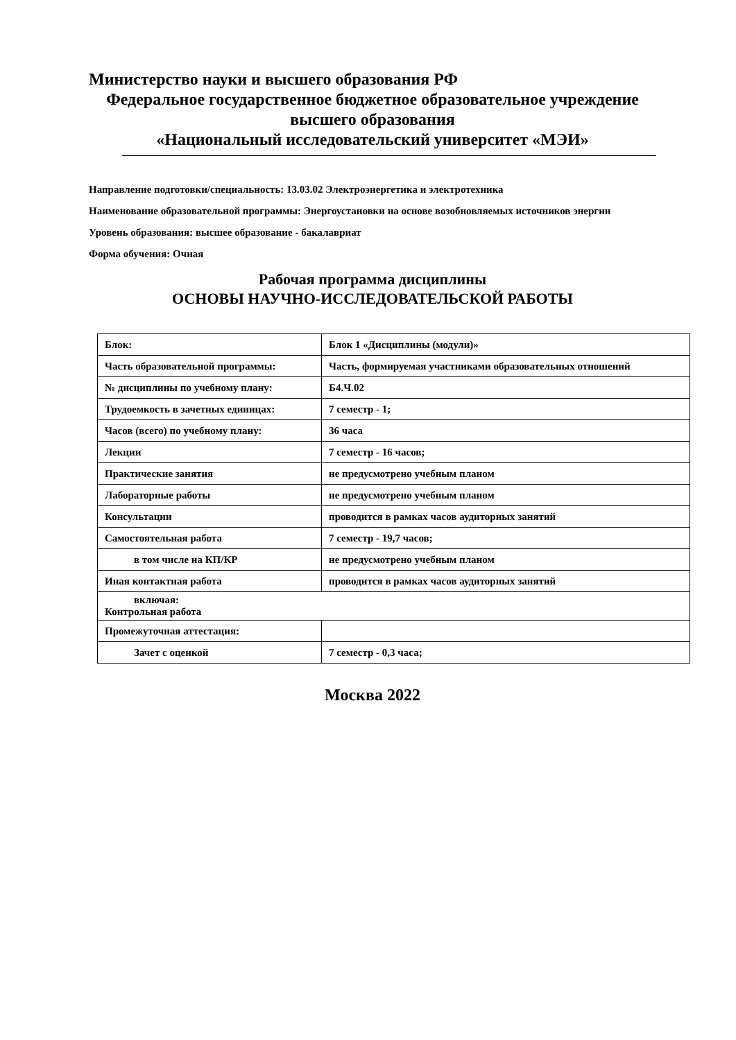Министерство науки и высшего образования РФ
Федеральное государственное бюджетное образовательное учреждение
высшего образования
«Национальный исследовательский университет «МЭИ»
Направление подготовки/специальность: 13.03.02 Электроэнергетика и электротехника
Наименование образовательной программы: Энергоустановки на основе возобновляемых источников энергии
Уровень образования: высшее образование - бакалавриат
Форма обучения: Очная
Рабочая программа дисциплины
ОСНОВЫ НАУЧНО-ИССЛЕДОВАТЕЛЬСКОЙ РАБОТЫ
| Блок: | Блок 1 «Дисциплины (модули)» |
| Часть образовательной программы: | Часть, формируемая участниками образовательных отношений |
| № дисциплины по учебному плану: | Б4.Ч.02 |
| Трудоемкость в зачетных единицах: | 7 семестр - 1; |
| Часов (всего) по учебному плану: | 36 часа |
| Лекции | 7 семестр - 16 часов; |
| Практические занятия | не предусмотрено учебным планом |
| Лабораторные работы | не предусмотрено учебным планом |
| Консультации | проводится в рамках часов аудиторных занятий |
| Самостоятельная работа | 7 семестр - 19,7 часов; |
| в том числе на КП/КР | не предусмотрено учебным планом |
| Иная контактная работа | проводится в рамках часов аудиторных занятий |
| включая: Контрольная работа | |
| Промежуточная аттестация: | |
| Зачет с оценкой | 7 семестр - 0,3 часа; |
Москва 2022